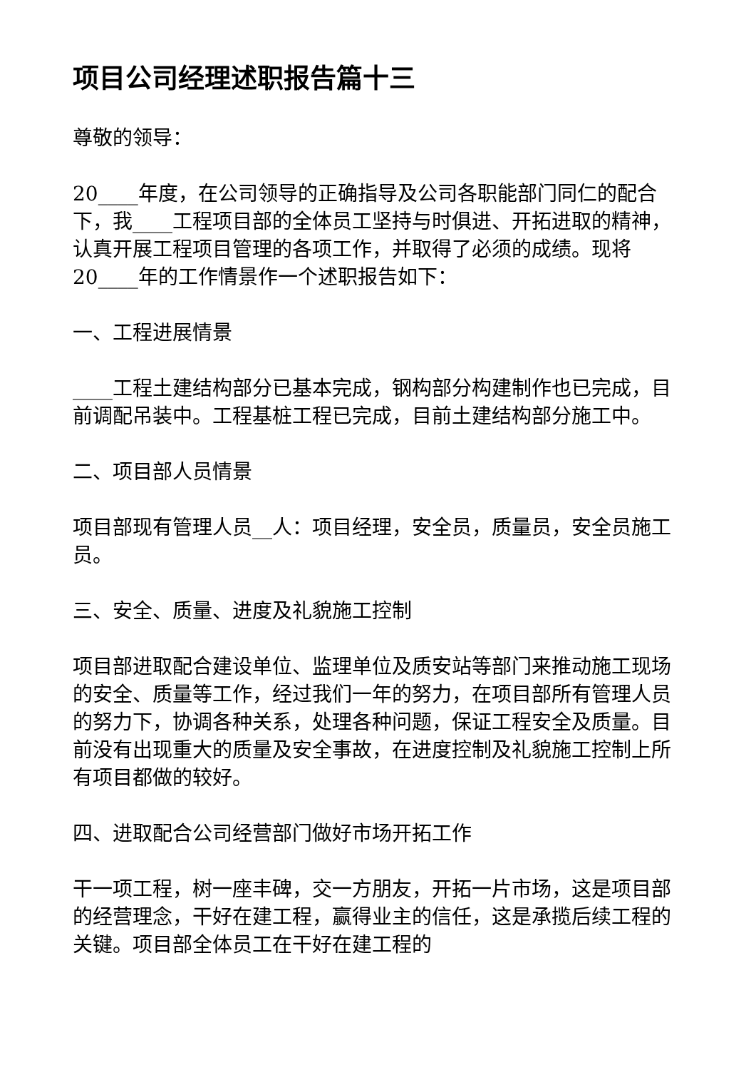项目公司经理述职报告篇十三
尊敬的领导：
20____年度，在公司领导的正确指导及公司各职能部门同仁的配合下，我____工程项目部的全体员工坚持与时俱进、开拓进取的精神，认真开展工程项目管理的各项工作，并取得了必须的成绩。现将20____年的工作情景作一个述职报告如下：
一、工程进展情景
____工程土建结构部分已基本完成，钢构部分构建制作也已完成，目前调配吊装中。工程基桩工程已完成，目前土建结构部分施工中。
二、项目部人员情景
项目部现有管理人员__人：项目经理，安全员，质量员，安全员施工员。
三、安全、质量、进度及礼貌施工控制
项目部进取配合建设单位、监理单位及质安站等部门来推动施工现场的安全、质量等工作，经过我们一年的努力，在项目部所有管理人员的努力下，协调各种关系，处理各种问题，保证工程安全及质量。目前没有出现重大的质量及安全事故，在进度控制及礼貌施工控制上所有项目都做的较好。
四、进取配合公司经营部门做好市场开拓工作
干一项工程，树一座丰碑，交一方朋友，开拓一片市场，这是项目部的经营理念，干好在建工程，赢得业主的信任，这是承揽后续工程的关键。项目部全体员工在干好在建工程的